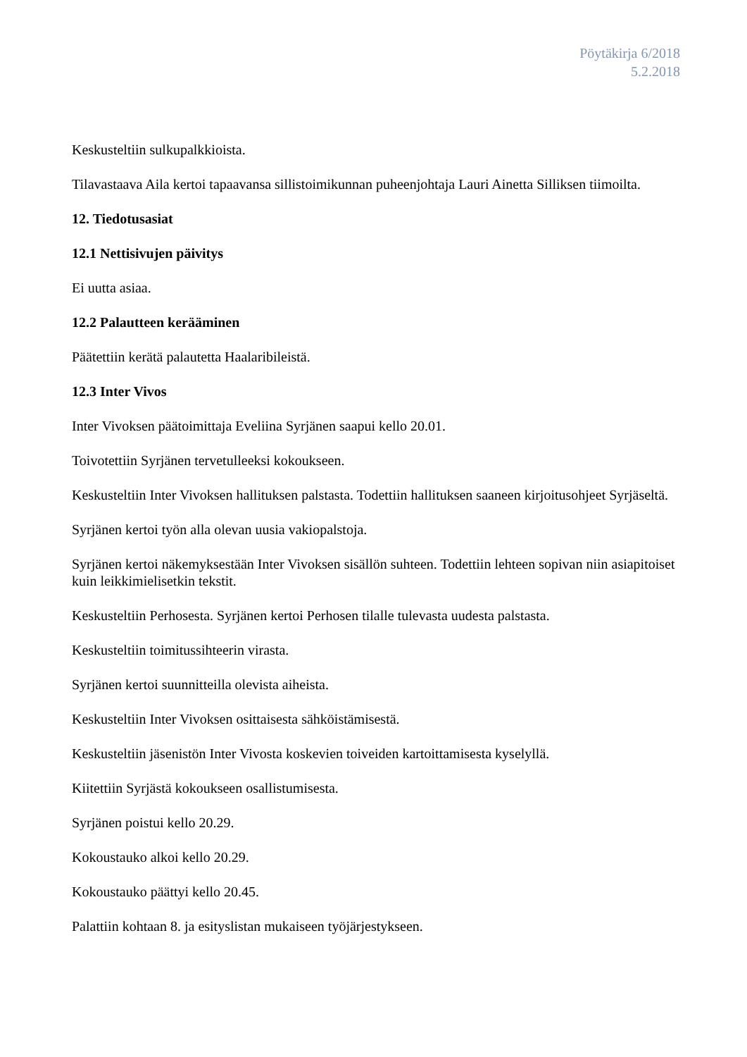Pöytäkirja 6/2018
5.2.2018
Keskusteltiin sulkupalkkioista.
Tilavastaava Aila kertoi tapaavansa sillistoimikunnan puheenjohtaja Lauri Ainetta Silliksen tiimoilta.
12. Tiedotusasiat
12.1 Nettisivujen päivitys
Ei uutta asiaa.
12.2 Palautteen kerääminen
Päätettiin kerätä palautetta Haalaribileistä.
12.3 Inter Vivos
Inter Vivoksen päätoimittaja Eveliina Syrjänen saapui kello 20.01.
Toivotettiin Syrjänen tervetulleeksi kokoukseen.
Keskusteltiin Inter Vivoksen hallituksen palstasta. Todettiin hallituksen saaneen kirjoitusohjeet Syrjäseltä.
Syrjänen kertoi työn alla olevan uusia vakiopalstoja.
Syrjänen kertoi näkemyksestään Inter Vivoksen sisällön suhteen. Todettiin lehteen sopivan niin asiapitoiset kuin leikkimielisetkin tekstit.
Keskusteltiin Perhosesta. Syrjänen kertoi Perhosen tilalle tulevasta uudesta palstasta.
Keskusteltiin toimitussihteerin virasta.
Syrjänen kertoi suunnitteilla olevista aiheista.
Keskusteltiin Inter Vivoksen osittaisesta sähköistämisestä.
Keskusteltiin jäsenistön Inter Vivosta koskevien toiveiden kartoittamisesta kyselyllä.
Kiitettiin Syrjästä kokoukseen osallistumisesta.
Syrjänen poistui kello 20.29.
Kokoustauko alkoi kello 20.29.
Kokoustauko päättyi kello 20.45.
Palattiin kohtaan 8. ja esityslistan mukaiseen työjärjestykseen.